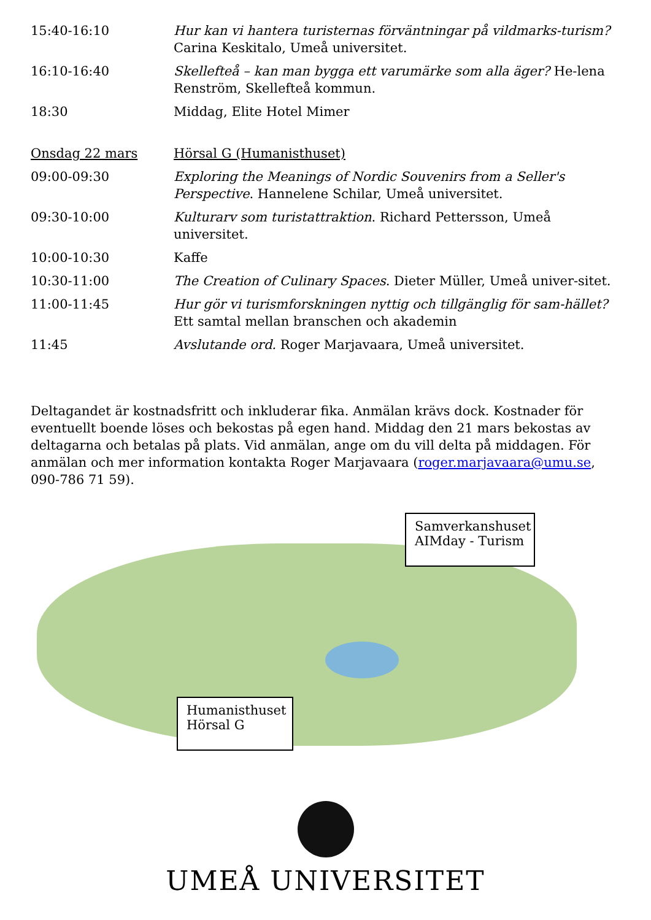| 15:40-16:10 | Hur kan vi hantera turisternas förväntningar på vildmarks-turism? Carina Keskitalo, Umeå universitet. |
| 16:10-16:40 | Skellefteå – kan man bygga ett varumärke som alla äger? He-lena Renström, Skellefteå kommun. |
| 18:30 | Middag, Elite Hotel Mimer |
| Onsdag 22 mars | Hörsal G (Humanisthuset) |
| 09:00-09:30 | Exploring the Meanings of Nordic Souvenirs from a Seller's Perspective . Hannelene Schilar, Umeå universitet. |
| 09:30-10:00 | Kulturarv som turistattraktion . Richard Pettersson, Umeå universitet. |
| 10:00-10:30 | Kaffe |
| 10:30-11:00 | The Creation of Culinary Spaces . Dieter Müller, Umeå univer-sitet. |
| 11:00-11:45 | Hur gör vi turismforskningen nyttig och tillgänglig för sam-hället? Ett samtal mellan branschen och akademin |
| 11:45 | Avslutande ord. Roger Marjavaara, Umeå universitet. |
Deltagandet är kostnadsfritt och inkluderar fika. Anmälan krävs dock. Kostnader för eventuellt boende löses och bekostas på egen hand. Middag den 21 mars bekostas av deltagarna och betalas på plats. Vid anmälan, ange om du vill delta på middagen. För anmälan och mer information kontakta Roger Marjavaara (roger.marjavaara@umu.se, 090-786 71 59).
Samverkanshuset
AIMday - Turism
Humanisthuset
Hörsal G
UMEÅ UNIVERSITET